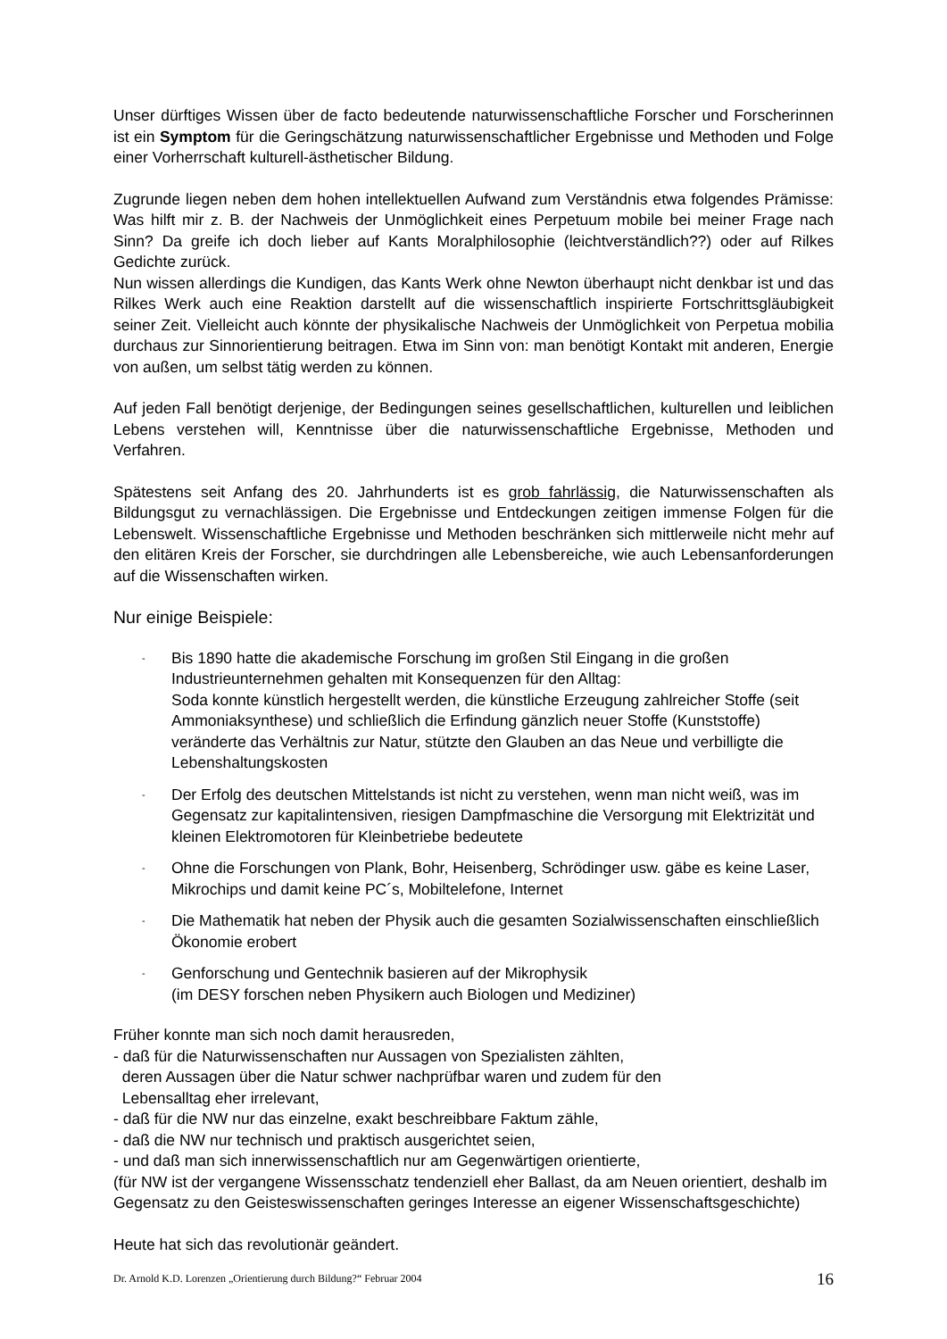Unser dürftiges Wissen über de facto bedeutende naturwissenschaftliche Forscher und Forscherinnen ist ein Symptom für die Geringschätzung naturwissenschaftlicher Ergebnisse und Methoden und Folge einer Vorherrschaft kulturell-ästhetischer Bildung.
Zugrunde liegen neben dem hohen intellektuellen Aufwand zum Verständnis etwa folgendes Prämisse: Was hilft mir z. B. der Nachweis der Unmöglichkeit eines Perpetuum mobile bei meiner Frage nach Sinn? Da greife ich doch lieber auf Kants Moralphilosophie (leichtverständlich??) oder auf Rilkes Gedichte zurück.
Nun wissen allerdings die Kundigen, das Kants Werk ohne Newton überhaupt nicht denkbar ist und das Rilkes Werk auch eine Reaktion darstellt auf die wissenschaftlich inspirierte Fortschrittsgläubigkeit seiner Zeit. Vielleicht auch könnte der physikalische Nachweis der Unmöglichkeit von Perpetua mobilia durchaus zur Sinnorientierung beitragen. Etwa im Sinn von: man benötigt Kontakt mit anderen, Energie von außen, um selbst tätig werden zu können.
Auf jeden Fall benötigt derjenige, der Bedingungen seines gesellschaftlichen, kulturellen und leiblichen Lebens verstehen will, Kenntnisse über die naturwissenschaftliche Ergebnisse, Methoden und Verfahren.
Spätestens seit Anfang des 20. Jahrhunderts ist es grob fahrlässig, die Naturwissenschaften als Bildungsgut zu vernachlässigen. Die Ergebnisse und Entdeckungen zeitigen immense Folgen für die Lebenswelt. Wissenschaftliche Ergebnisse und Methoden beschränken sich mittlerweile nicht mehr auf den elitären Kreis der Forscher, sie durchdringen alle Lebensbereiche, wie auch Lebensanforderungen auf die Wissenschaften wirken.
Nur einige Beispiele:
- Bis 1890 hatte die akademische Forschung im großen Stil Eingang in die großen Industrieunternehmen gehalten mit Konsequenzen für den Alltag:
Soda konnte künstlich hergestellt werden, die künstliche Erzeugung zahlreicher Stoffe (seit Ammoniaksynthese) und schließlich die Erfindung gänzlich neuer Stoffe (Kunststoffe) veränderte das Verhältnis zur Natur, stützte den Glauben an das Neue und verbilligte die Lebenshaltungskosten
- Der Erfolg des deutschen Mittelstands ist nicht zu verstehen, wenn man nicht weiß, was im Gegensatz zur kapitalintensiven, riesigen Dampfmaschine die Versorgung mit Elektrizität und kleinen Elektromotoren für Kleinbetriebe bedeutete
- Ohne die Forschungen von Plank, Bohr, Heisenberg, Schrödinger usw. gäbe es keine Laser, Mikrochips und damit keine PC´s, Mobiltelefone, Internet
- Die Mathematik hat neben der Physik auch die gesamten Sozialwissenschaften einschließlich Ökonomie erobert
- Genforschung und Gentechnik basieren auf der Mikrophysik
(im DESY forschen neben Physikern auch Biologen und Mediziner)
Früher konnte man sich noch damit herausreden,
- daß für die Naturwissenschaften nur Aussagen von Spezialisten zählten,
deren Aussagen über die Natur schwer nachprüfbar waren und zudem für den
Lebensalltag eher irrelevant,
- daß für die NW nur das einzelne, exakt beschreibbare Faktum zähle,
- daß die NW nur technisch und praktisch ausgerichtet seien,
- und daß man sich innerwissenschaftlich nur am Gegenwärtigen orientierte,
(für NW ist der vergangene Wissensschatz tendenziell eher Ballast, da am Neuen orientiert, deshalb im Gegensatz zu den Geisteswissenschaften geringes Interesse an eigener Wissenschaftsgeschichte)
Heute hat sich das revolutionär geändert.
Dr. Arnold K.D. Lorenzen „Orientierung durch Bildung?“ Februar 2004 16